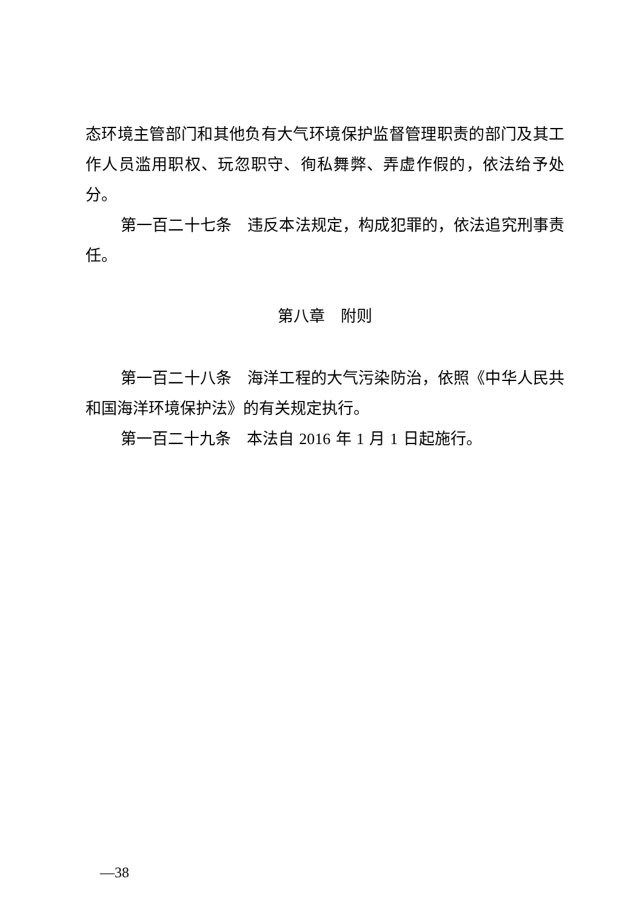态环境主管部门和其他负有大气环境保护监督管理职责的部门及其工作人员滥用职权、玩忽职守、徇私舞弊、弄虚作假的，依法给予处分。
第一百二十七条　违反本法规定，构成犯罪的，依法追究刑事责任。
第八章　附则
第一百二十八条　海洋工程的大气污染防治，依照《中华人民共和国海洋环境保护法》的有关规定执行。
第一百二十九条　本法自 2016 年 1 月 1 日起施行。
—38